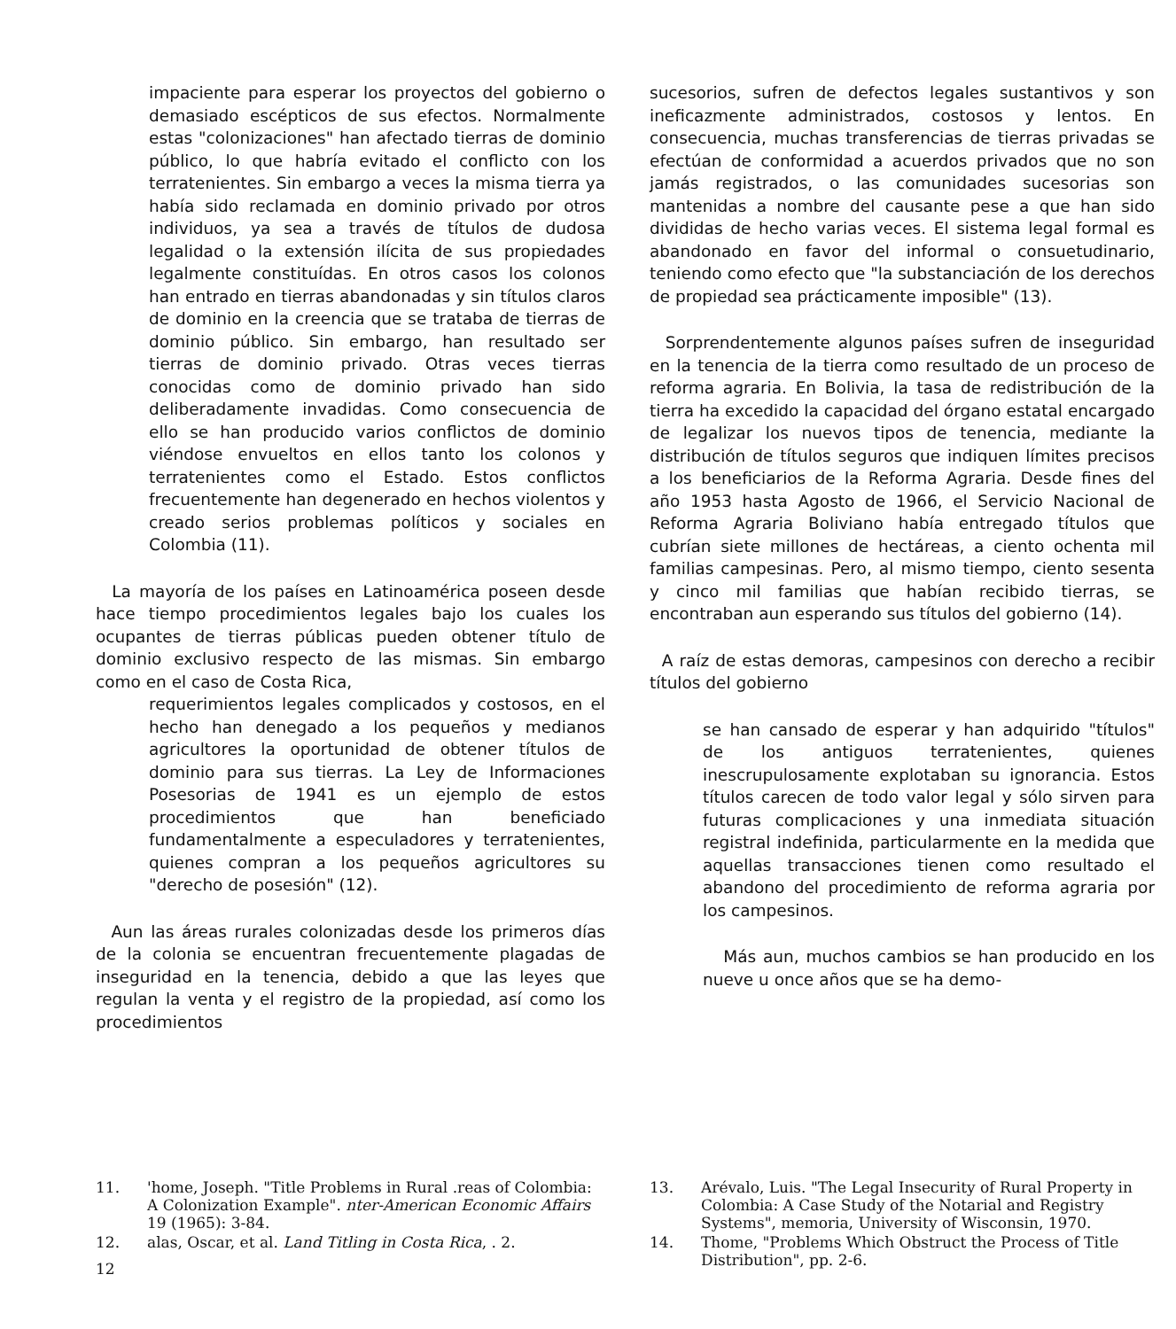impaciente para esperar los proyectos del gobierno o demasiado escépticos de sus efectos. Normalmente estas "colonizaciones" han afectado tierras de dominio público, lo que habría evitado el conflicto con los terratenientes. Sin embargo a veces la misma tierra ya había sido reclamada en dominio privado por otros individuos, ya sea a través de títulos de dudosa legalidad o la extensión ilícita de sus propiedades legalmente constituídas. En otros casos los colonos han entrado en tierras abandonadas y sin títulos claros de dominio en la creencia que se trataba de tierras de dominio público. Sin embargo, han resultado ser tierras de dominio privado. Otras veces tierras conocidas como de dominio privado han sido deliberadamente invadidas. Como consecuencia de ello se han producido varios conflictos de dominio viéndose envueltos en ellos tanto los colonos y terratenientes como el Estado. Estos conflictos frecuentemente han degenerado en hechos violentos y creado serios problemas políticos y sociales en Colombia (11).
La mayoría de los países en Latinoamérica poseen desde hace tiempo procedimientos legales bajo los cuales los ocupantes de tierras públicas pueden obtener título de dominio exclusivo respecto de las mismas. Sin embargo como en el caso de Costa Rica,
requerimientos legales complicados y costosos, en el hecho han denegado a los pequeños y medianos agricultores la oportunidad de obtener títulos de dominio para sus tierras. La Ley de Informaciones Posesorias de 1941 es un ejemplo de estos procedimientos que han beneficiado fundamentalmente a especuladores y terratenientes, quienes compran a los pequeños agricultores su "derecho de posesión" (12).
Aun las áreas rurales colonizadas desde los primeros días de la colonia se encuentran frecuentemente plagadas de inseguridad en la tenencia, debido a que las leyes que regulan la venta y el registro de la propiedad, así como los procedimientos
sucesorios, sufren de defectos legales sustantivos y son ineficazmente administrados, costosos y lentos. En consecuencia, muchas transferencias de tierras privadas se efectúan de conformidad a acuerdos privados que no son jamás registrados, o las comunidades sucesorias son mantenidas a nombre del causante pese a que han sido divididas de hecho varias veces. El sistema legal formal es abandonado en favor del informal o consuetudinario, teniendo como efecto que "la substanciación de los derechos de propiedad sea prácticamente imposible" (13).
Sorprendentemente algunos países sufren de inseguridad en la tenencia de la tierra como resultado de un proceso de reforma agraria. En Bolivia, la tasa de redistribución de la tierra ha excedido la capacidad del órgano estatal encargado de legalizar los nuevos tipos de tenencia, mediante la distribución de títulos seguros que indiquen límites precisos a los beneficiarios de la Reforma Agraria. Desde fines del año 1953 hasta Agosto de 1966, el Servicio Nacional de Reforma Agraria Boliviano había entregado títulos que cubrían siete millones de hectáreas, a ciento ochenta mil familias campesinas. Pero, al mismo tiempo, ciento sesenta y cinco mil familias que habían recibido tierras, se encontraban aun esperando sus títulos del gobierno (14).
A raíz de estas demoras, campesinos con derecho a recibir títulos del gobierno
se han cansado de esperar y han adquirido "títulos" de los antiguos terratenientes, quienes inescrupulosamente explotaban su ignorancia. Estos títulos carecen de todo valor legal y sólo sirven para futuras complicaciones y una inmediata situación registral indefinida, particularmente en la medida que aquellas transacciones tienen como resultado el abandono del procedimiento de reforma agraria por los campesinos.
Más aun, muchos cambios se han producido en los nueve u once años que se ha demo-
11. 'home, Joseph. "Title Problems in Rural .reas of Colombia: A Colonization Example". nter-American Economic Affairs 19 (1965): 3-84.
12. alas, Oscar, et al. Land Titling in Costa Rica, . 2.
13. Arévalo, Luis. "The Legal Insecurity of Rural Property in Colombia: A Case Study of the Notarial and Registry Systems", memoria, University of Wisconsin, 1970.
14. Thome, "Problems Which Obstruct the Process of Title Distribution", pp. 2-6.
12